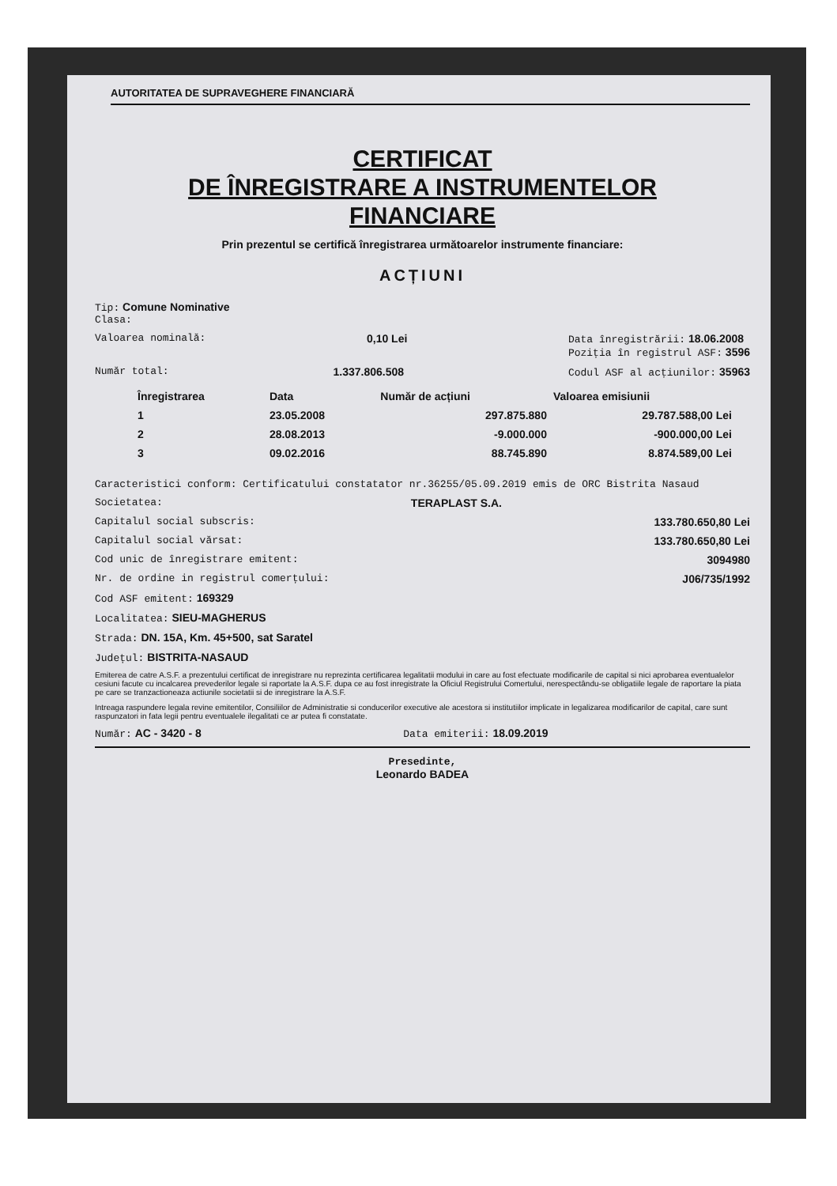AUTORITATEA DE SUPRAVEGHERE FINANCIARĂ
CERTIFICAT
DE ÎNREGISTRARE A INSTRUMENTELOR
FINANCIARE
Prin prezentul se certifică înregistrarea următoarelor instrumente financiare:
ACȚIUNI
Tip: Comune Nominative
Clasa:
Valoarea nominală: 0,10 Lei Data înregistrării: 18.06.2008
Poziția în registrul ASF: 3596
Număr total: 1.337.806.508 Codul ASF al acțiunilor: 35963
| Înregistrarea | Data | Număr de acțiuni | Valoarea emisiunii |
| --- | --- | --- | --- |
| 1 | 23.05.2008 | 297.875.880 | 29.787.588,00 Lei |
| 2 | 28.08.2013 | -9.000.000 | -900.000,00 Lei |
| 3 | 09.02.2016 | 88.745.890 | 8.874.589,00 Lei |
Caracteristici conform: Certificatului constatator nr.36255/05.09.2019 emis de ORC Bistrita Nasaud
Societatea: TERAPLAST S.A.
Capitalul social subscris: 133.780.650,80 Lei
Capitalul social vărsat: 133.780.650,80 Lei
Cod unic de înregistrare emitent: 3094980
Nr. de ordine in registrul comerțului: J06/735/1992
Cod ASF emitent: 169329
Localitatea: SIEU-MAGHERUS
Strada: DN. 15A, Km. 45+500, sat Saratel
Județul: BISTRITA-NASAUD
Emiterea de catre A.S.F. a prezentului certificat de inregistrare nu reprezinta certificarea legalitatii modului in care au fost efectuate modificarile de capital si nici aprobarea eventualelor cesiuni facute cu incalcarea prevederilor legale si raportate la A.S.F. dupa ce au fost inregistrate la Oficiul Registrului Comertului, nerespectându-se obligatiile legale de raportare la piata pe care se tranzactioneaza actiunile societatii si de inregistrare la A.S.F.
Intreaga raspundere legala revine emitentilor, Consiliilor de Administratie si conducerilor executive ale acestora si institutiilor implicate in legalizarea modificarilor de capital, care sunt raspunzatori in fata legii pentru eventualele ilegalitati ce ar putea fi constatate.
Număr: AC - 3420 - 8 Data emiterii: 18.09.2019
Presedinte,
Leonardo BADEA